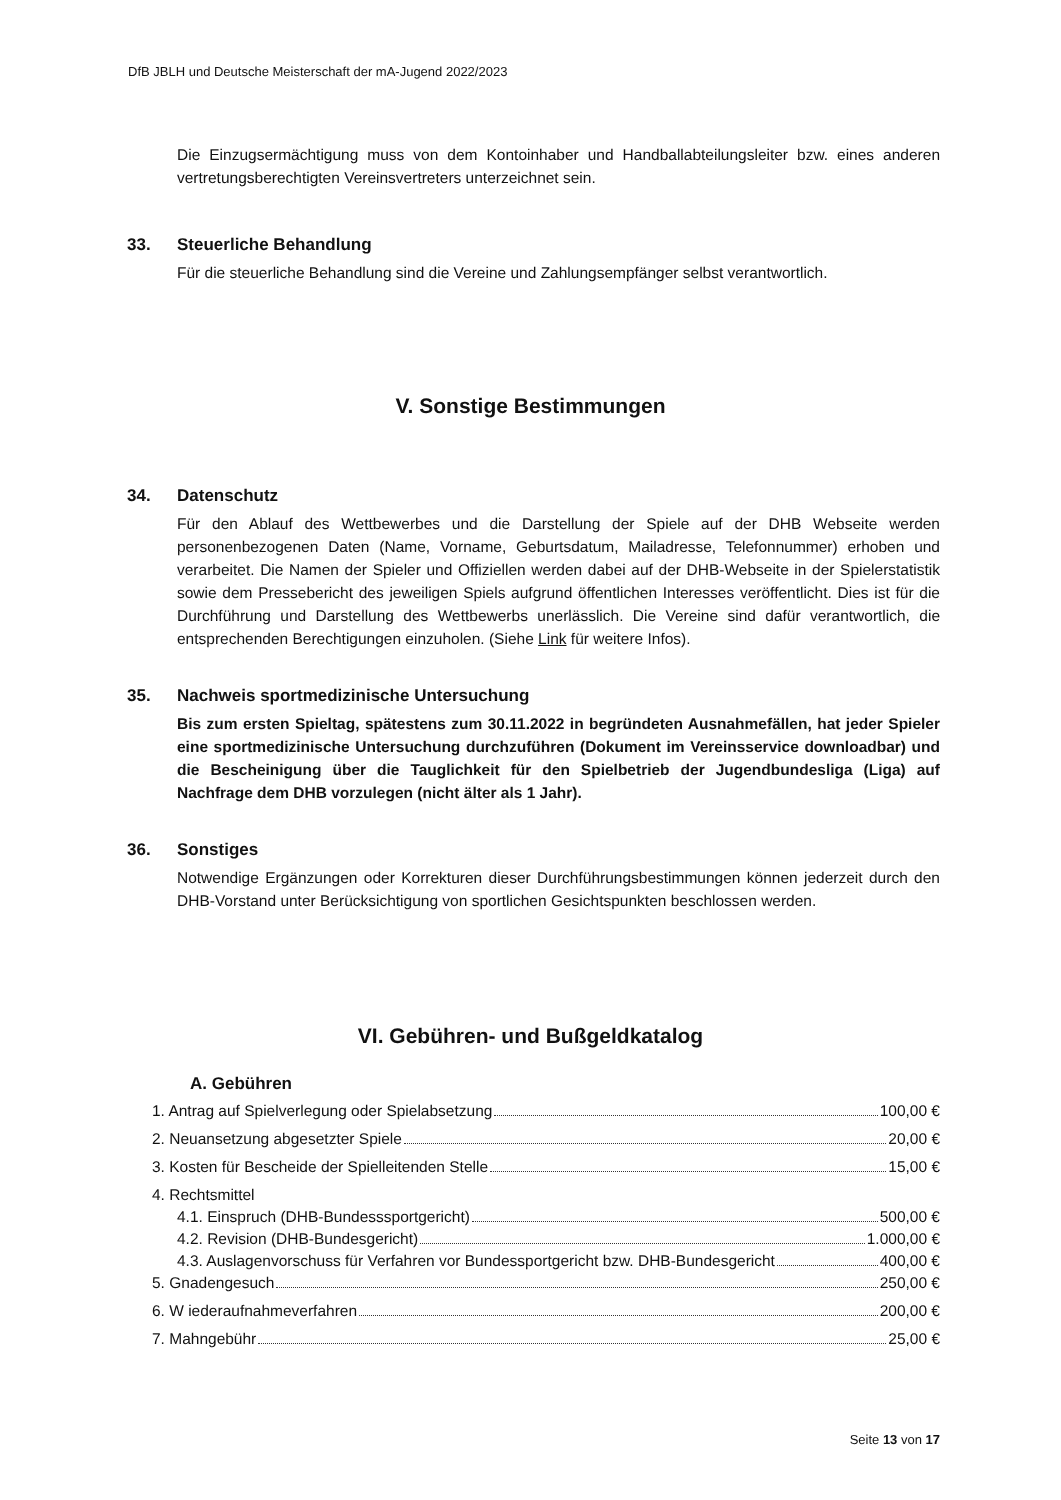DfB JBLH und Deutsche Meisterschaft der mA-Jugend 2022/2023
Die Einzugsermächtigung muss von dem Kontoinhaber und Handballabteilungsleiter bzw. eines anderen vertretungsberechtigten Vereinsvertreters unterzeichnet sein.
33. Steuerliche Behandlung
Für die steuerliche Behandlung sind die Vereine und Zahlungsempfänger selbst verantwortlich.
V. Sonstige Bestimmungen
34. Datenschutz
Für den Ablauf des Wettbewerbes und die Darstellung der Spiele auf der DHB Webseite werden personenbezogenen Daten (Name, Vorname, Geburtsdatum, Mailadresse, Telefonnummer) erhoben und verarbeitet. Die Namen der Spieler und Offiziellen werden dabei auf der DHB-Webseite in der Spielerstatistik sowie dem Pressebericht des jeweiligen Spiels aufgrund öffentlichen Interesses veröffentlicht. Dies ist für die Durchführung und Darstellung des Wettbewerbs unerlässlich. Die Vereine sind dafür verantwortlich, die entsprechenden Berechtigungen einzuholen. (Siehe Link für weitere Infos).
35. Nachweis sportmedizinische Untersuchung
Bis zum ersten Spieltag, spätestens zum 30.11.2022 in begründeten Ausnahmefällen, hat jeder Spieler eine sportmedizinische Untersuchung durchzuführen (Dokument im Vereinsservice downloadbar) und die Bescheinigung über die Tauglichkeit für den Spielbetrieb der Jugendbundesliga (Liga) auf Nachfrage dem DHB vorzulegen (nicht älter als 1 Jahr).
36. Sonstiges
Notwendige Ergänzungen oder Korrekturen dieser Durchführungsbestimmungen können jederzeit durch den DHB-Vorstand unter Berücksichtigung von sportlichen Gesichtspunkten beschlossen werden.
VI. Gebühren- und Bußgeldkatalog
A. Gebühren
1. Antrag auf Spielverlegung oder Spielabsetzung 100,00 €
2. Neuansetzung abgesetzter Spiele 20,00 €
3. Kosten für Bescheide der Spielleitenden Stelle 15,00 €
4. Rechtsmittel
4.1. Einspruch (DHB-Bundesssportgericht) 500,00 €
4.2. Revision (DHB-Bundesgericht) 1.000,00 €
4.3. Auslagenvorschuss für Verfahren vor Bundessportgericht bzw. DHB-Bundesgericht 400,00 €
5. Gnadengesuch 250,00 €
6. W iederaufnahmeverfahren 200,00 €
7. Mahngebühr 25,00 €
Seite 13 von 17